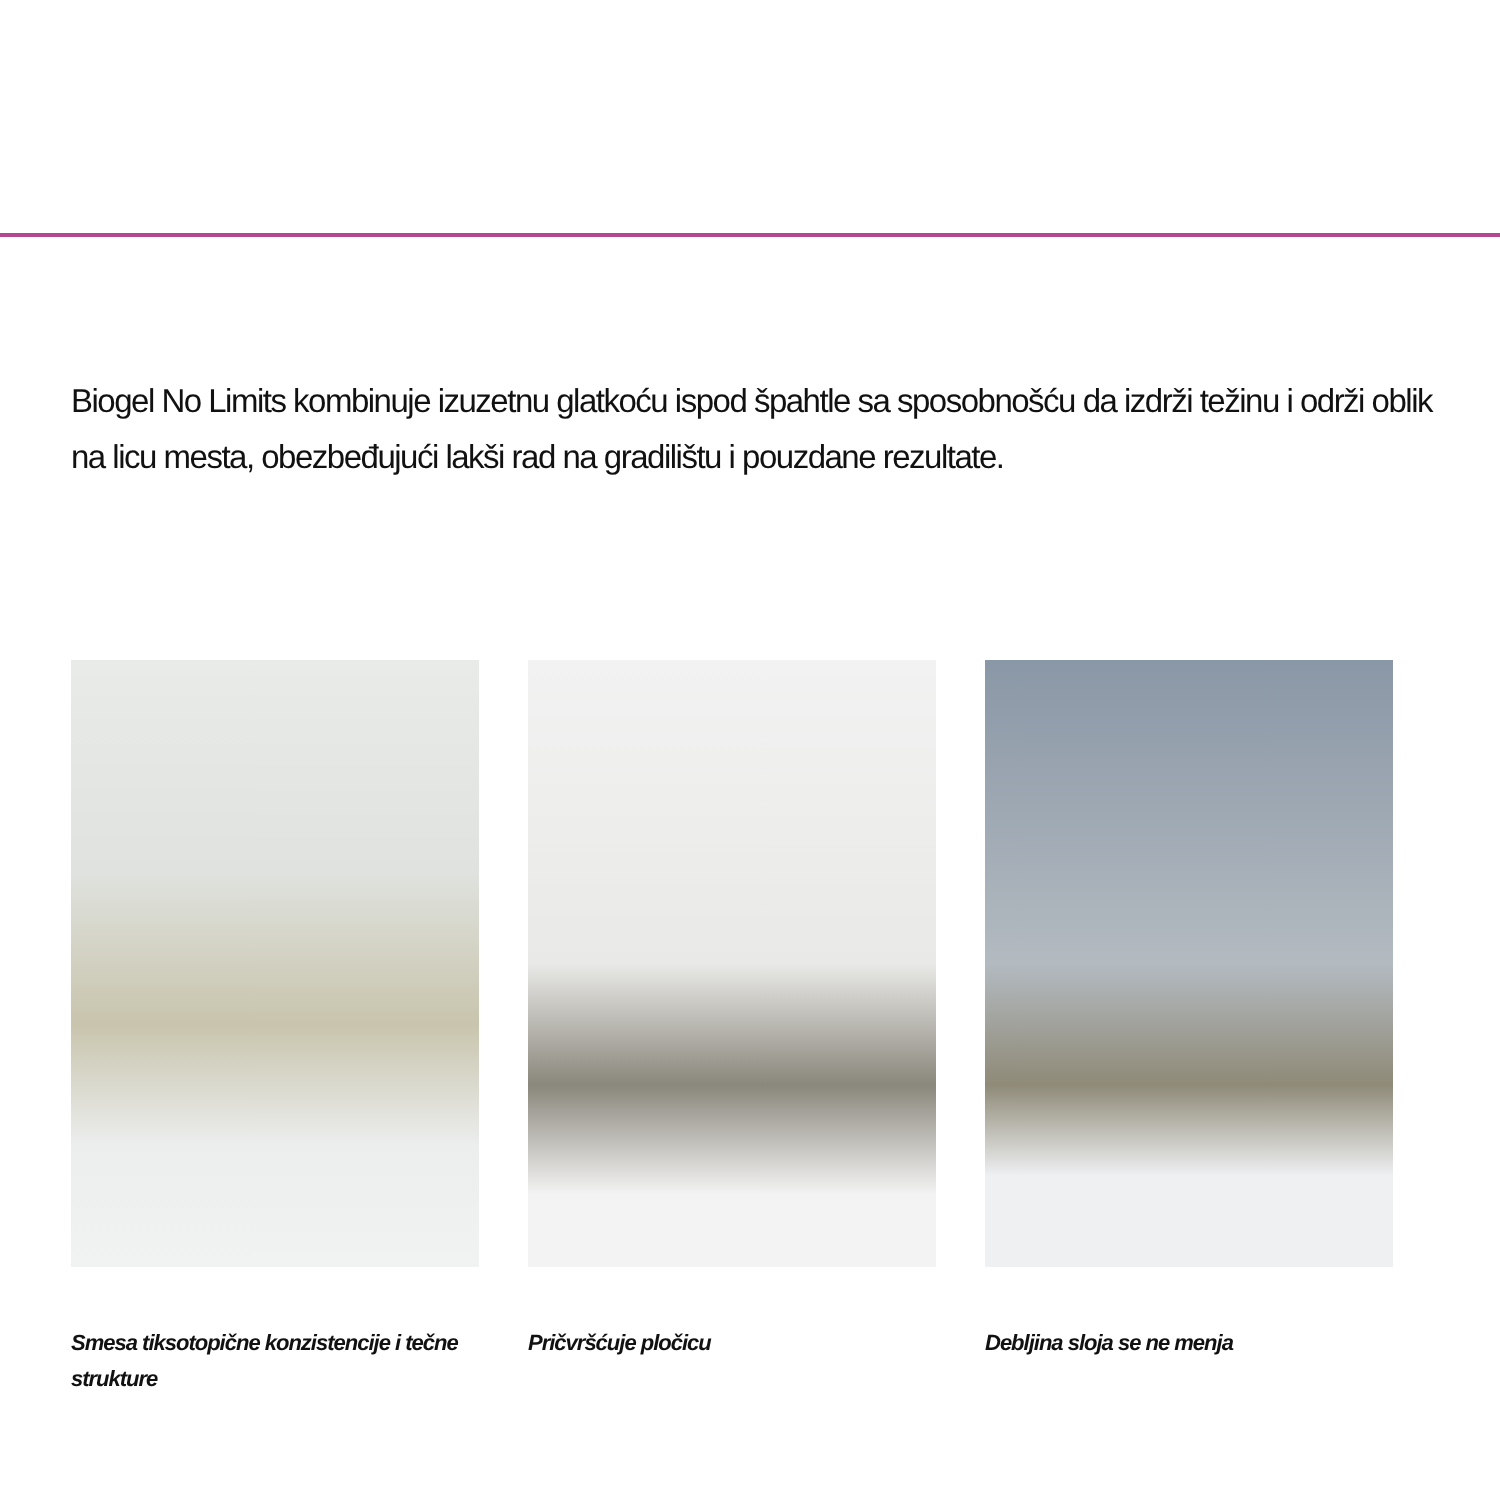Biogel No Limits kombinuje izuzetnu glatkoću ispod špahtle sa sposobnošću da izdrži težinu i održi oblik na licu mesta, obezbeđujući lakši rad na gradilištu i pouzdane rezultate.
Smesa tiksotopične konzistencije i tečne strukture
Pričvršćuje pločicu Debljina sloja se ne menja